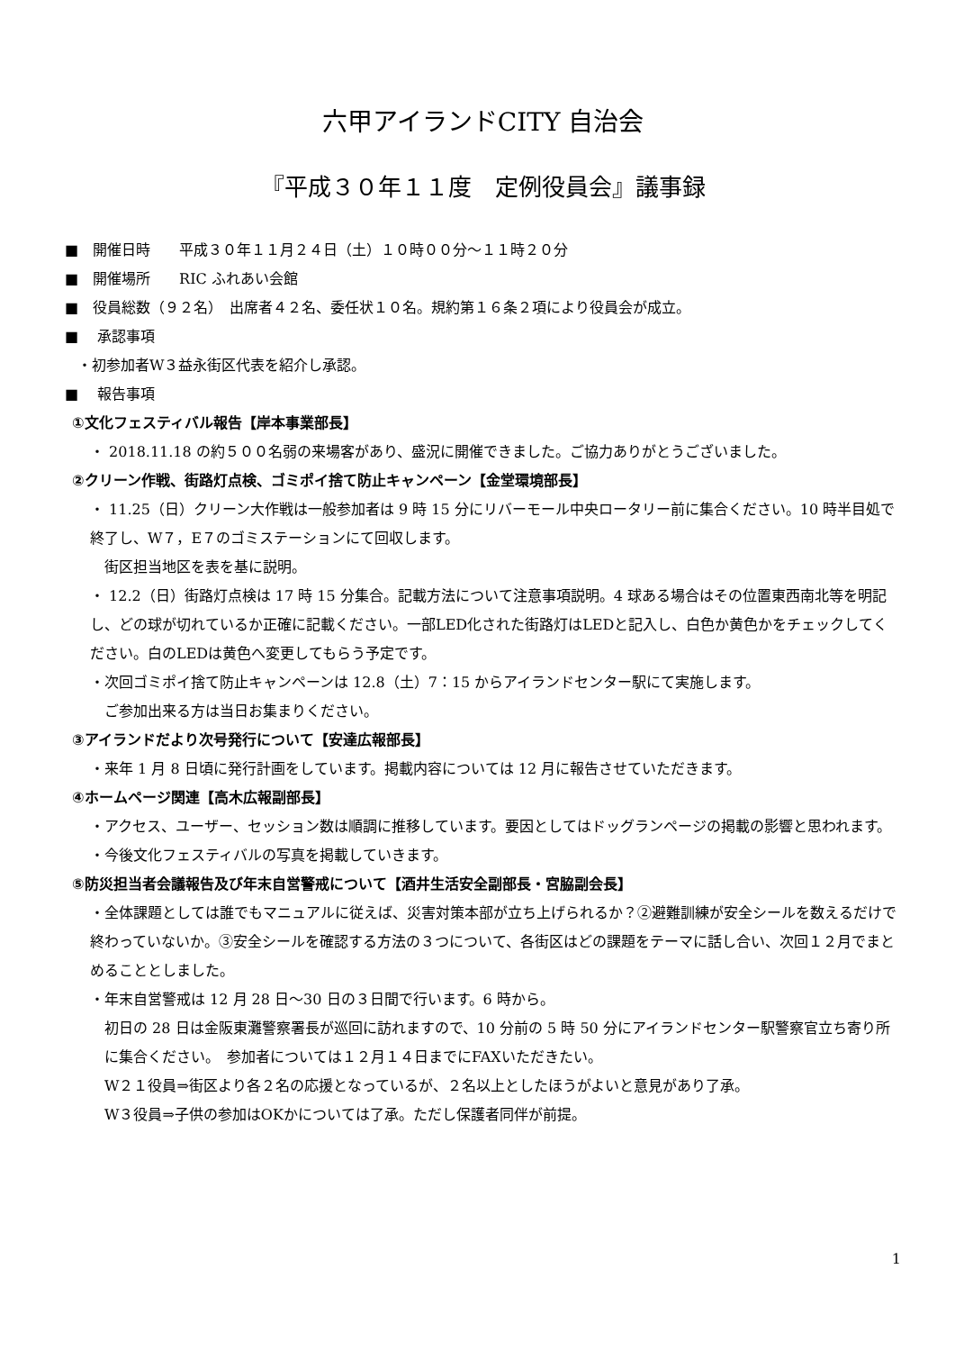六甲アイランドCITY 自治会
『平成３０年１１度　定例役員会』議事録
■　開催日時　　平成３０年１１月２４日（土）１０時００分～１１時２０分
■　開催場所　　RIC ふれあい会館
■　役員総数（９２名）　出席者４２名、委任状１０名。規約第１６条２項により役員会が成立。
■　 承認事項
・初参加者W３益永街区代表を紹介し承認。
■　 報告事項
①文化フェスティバル報告【岸本事業部長】
・ 2018.11.18 の約５００名弱の来場客があり、盛況に開催できました。ご協力ありがとうございました。
②クリーン作戦、街路灯点検、ゴミポイ捨て防止キャンペーン【金堂環境部長】
・ 11.25（日）クリーン大作戦は一般参加者は 9 時 15 分にリバーモール中央ロータリー前に集合ください。10 時半目処で終了し、W７，E７のゴミステーションにて回収します。
　街区担当地区を表を基に説明。
・ 12.2（日）街路灯点検は 17 時 15 分集合。記載方法について注意事項説明。4 球ある場合はその位置東西南北等を明記し、どの球が切れているか正確に記載ください。一部LED化された街路灯はLEDと記入し、白色か黄色かをチェックしてください。白のLEDは黄色へ変更してもらう予定です。
・次回ゴミポイ捨て防止キャンペーンは 12.8（土）7：15 からアイランドセンター駅にて実施します。
　ご参加出来る方は当日お集まりください。
③アイランドだより次号発行について【安達広報部長】
・来年 1 月 8 日頃に発行計画をしています。掲載内容については 12 月に報告させていただきます。
④ホームページ関連【高木広報副部長】
・アクセス、ユーザー、セッション数は順調に推移しています。要因としてはドッグランページの掲載の影響と思われます。
・今後文化フェスティバルの写真を掲載していきます。
⑤防災担当者会議報告及び年末自営警戒について【酒井生活安全副部長・宮脇副会長】
・全体課題としては誰でもマニュアルに従えば、災害対策本部が立ち上げられるか？②避難訓練が安全シールを数えるだけで終わっていないか。③安全シールを確認する方法の３つについて、各街区はどの課題をテーマに話し合い、次回１２月でまとめることとしました。
・年末自営警戒は 12 月 28 日～30 日の３日間で行います。6 時から。
初日の 28 日は金阪東灘警察署長が巡回に訪れますので、10 分前の 5 時 50 分にアイランドセンター駅警察官立ち寄り所に集合ください。　参加者については１２月１４日までにFAXいただきたい。
W２１役員⇒街区より各２名の応援となっているが、２名以上としたほうがよいと意見があり了承。
W３役員⇒子供の参加はOKかについては了承。ただし保護者同伴が前提。
1